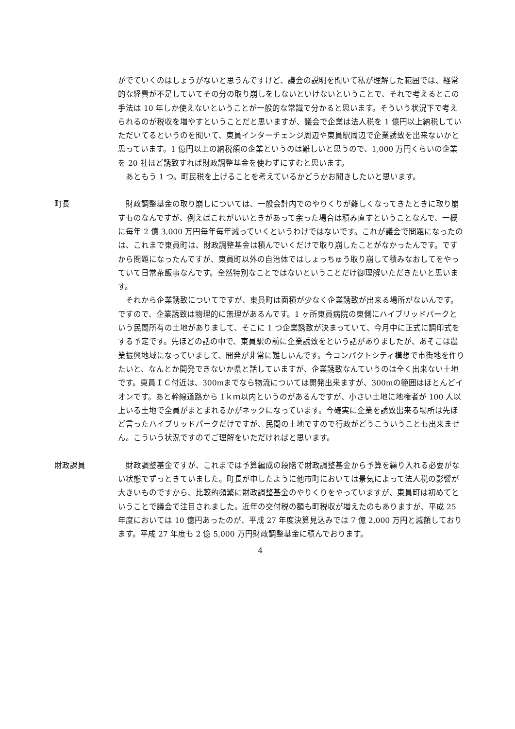がでていくのはしょうがないと思うんですけど、議会の説明を聞いて私が理解した範囲では、経常的な経費が不足していてその分の取り崩しをしないといけないということで、それで考えるとこの手法は 10 年しか使えないということが一般的な常識で分かると思います。そういう状況下で考えられるのが税収を増やすということだと思いますが、議会で企業は法人税を 1 億円以上納税していただいてるというのを聞いて、東員インターチェンジ周辺や東員駅周辺で企業誘致を出来ないかと思っています。1 億円以上の納税額の企業というのは難しいと思うので、1,000 万円くらいの企業を 20 社ほど誘致すれば財政調整基金を使わずにすむと思います。
あともう 1 つ。町民税を上げることを考えているかどうかお聞きしたいと思います。
町長 財政調整基金の取り崩しについては、一般会計内でのやりくりが難しくなってきたときに取り崩すものなんですが、例えばこれがいいときがあって余った場合は積み直すということなんで、一概に毎年 2 億 3,000 万円毎年毎年減っていくというわけではないです。これが議会で問題になったのは、これまで東員町は、財政調整基金は積んでいくだけで取り崩したことがなかったんです。ですから問題になったんですが、東員町以外の自治体ではしょっちゅう取り崩して積みなおしてをやっていて日常茶飯事なんです。全然特別なことではないということだけ御理解いただきたいと思います。
それから企業誘致についてですが、東員町は面積が少なく企業誘致が出来る場所がないんです。ですので、企業誘致は物理的に無理があるんです。1 ヶ所東員病院の東側にハイブリッドパークという民間所有の土地がありまして、そこに 1 つ企業誘致が決まっていて、今月中に正式に調印式をする予定です。先ほどの話の中で、東員駅の前に企業誘致をという話がありましたが、あそこは農業振興地域になっていまして、開発が非常に難しいんです。今コンパクトシティ構想で市街地を作りたいと、なんとか開発できないか県と話していますが、企業誘致なんていうのは全く出来ない土地です。東員ＩＣ付近は、300mまでなら物流については開発出来ますが、300mの範囲はほとんどイオンです。あと幹線道路から 1ｋｍ以内というのがあるんですが、小さい土地に地権者が 100 人以上いる土地で全員がまとまれるかがネックになっています。今確実に企業を誘致出来る場所は先ほど言ったハイブリッドパークだけですが、民間の土地ですので行政がどうこういうことも出来ません。こういう状況ですのでご理解をいただければと思います。
財政課員 財政調整基金ですが、これまでは予算編成の段階で財政調整基金から予算を繰り入れる必要がない状態でずっときていました。町長が申したように他市町においては景気によって法人税の影響が大きいものですから、比較的頻繁に財政調整基金のやりくりをやっていますが、東員町は初めてということで議会で注目されました。近年の交付税の額も町税収が増えたのもありますが、平成 25 年度においては 10 億円あったのが、平成 27 年度決算見込みでは 7 億 2,000 万円と減額しております。平成 27 年度も 2 億 5,000 万円財政調整基金に積んでおります。
4